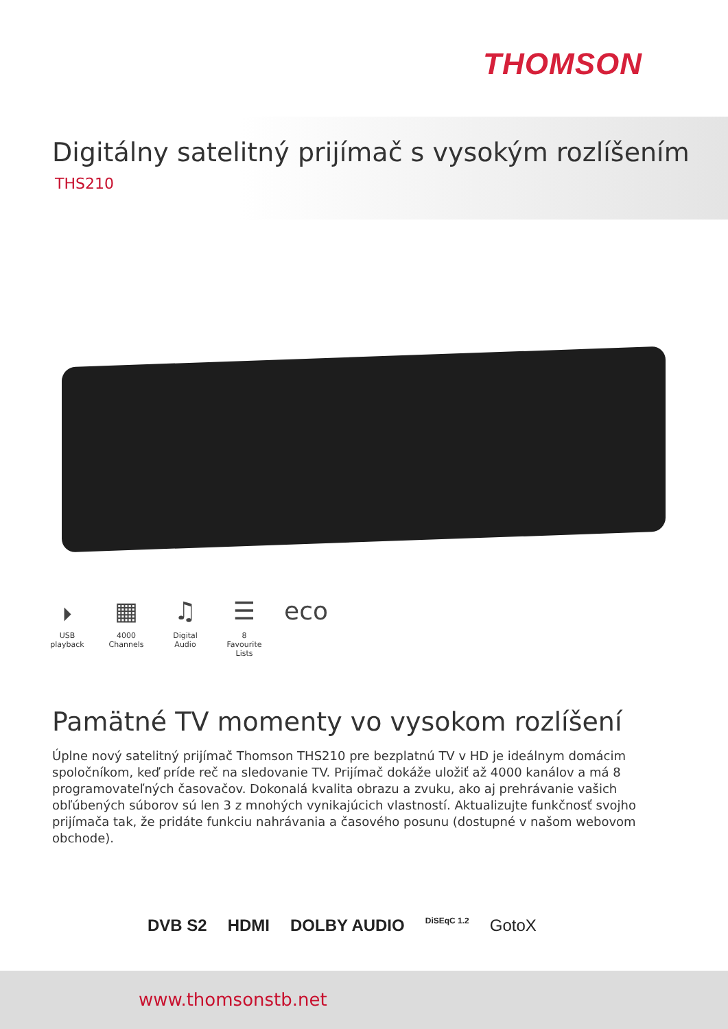THOMSON
Digitálny satelitný prijímač s vysokým rozlíšením
THS210
⏵
USB playback
▦
4000 Channels
♫
Digital Audio
☰
8 Favourite Lists
eco
Pamätné TV momenty vo vysokom rozlíšení
Úplne nový satelitný prijímač Thomson THS210 pre bezplatnú TV v HD je ideálnym domácim spoločníkom, keď príde reč na sledovanie TV. Prijímač dokáže uložiť až 4000 kanálov a má 8 programovateľných časovačov. Dokonalá kvalita obrazu a zvuku, ako aj prehrávanie vašich obľúbených súborov sú len 3 z mnohých vynikajúcich vlastností. Aktualizujte funkčnosť svojho prijímača tak, že pridáte funkciu nahrávania a časového posunu (dostupné v našom webovom obchode).
DVB S2 HDMI DOLBY AUDIO DiSEqC 1.2 GotoX
www.thomsonstb.net